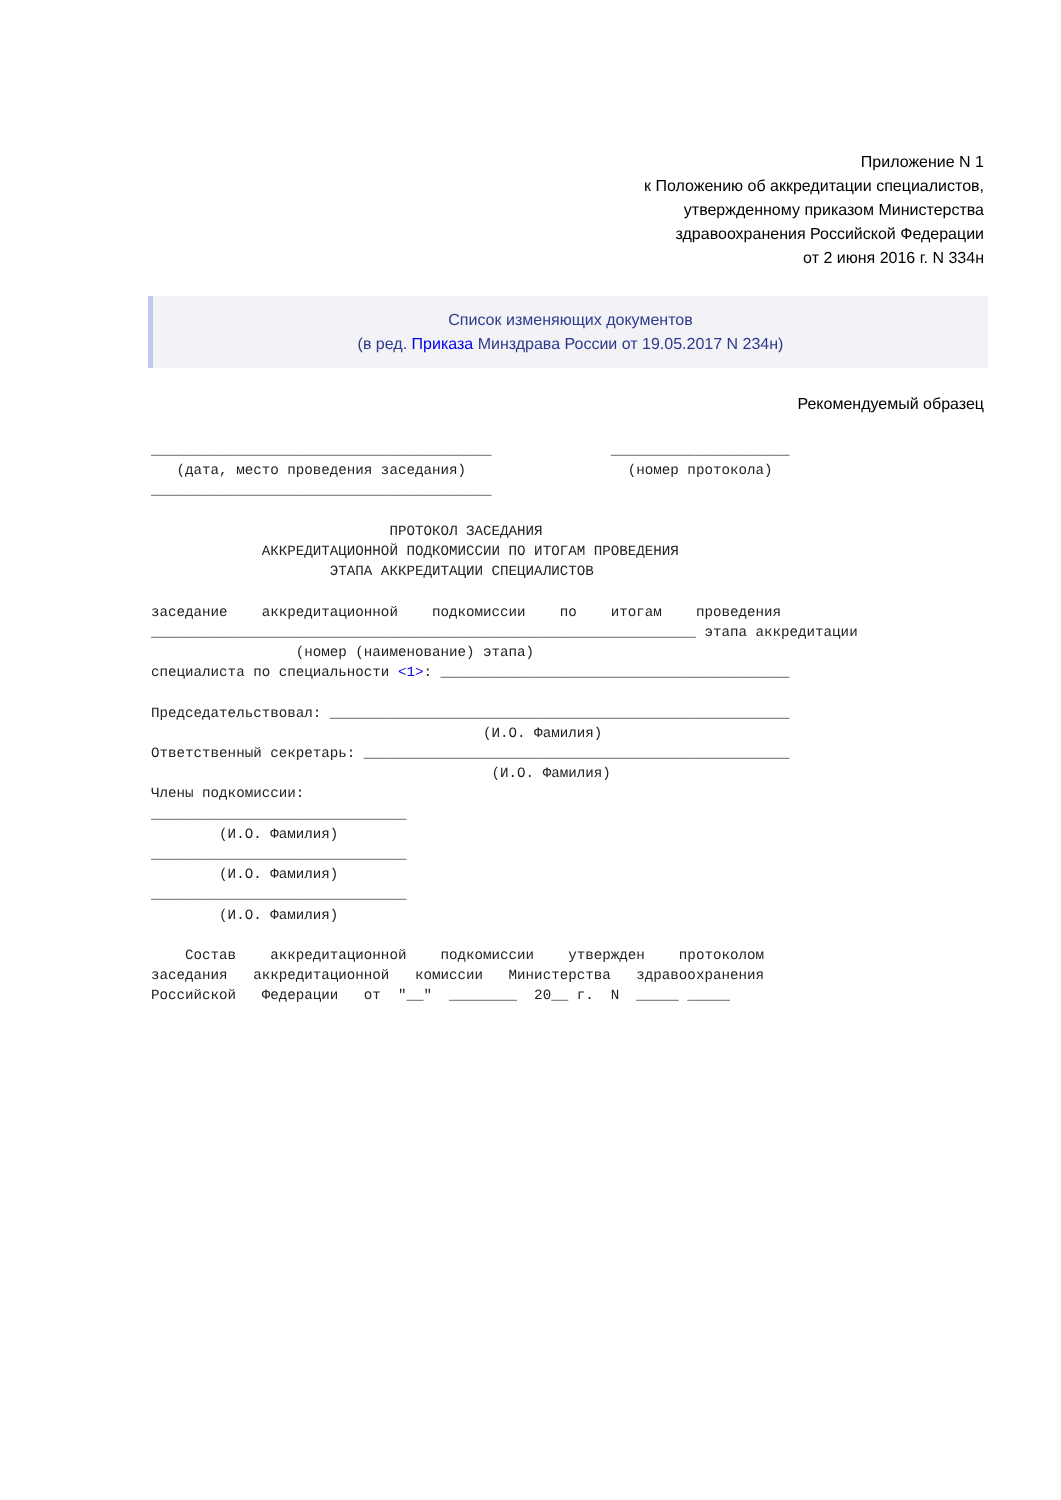Приложение N 1
к Положению об аккредитации специалистов,
утвержденному приказом Министерства
здравоохранения Российской Федерации
от 2 июня 2016 г. N 334н
Список изменяющих документов
(в ред. Приказа Минздрава России от 19.05.2017 N 234н)
Рекомендуемый образец
________________________________________              _____________________
   (дата, место проведения заседания)                   (номер протокола)
________________________________________

                            ПРОТОКОЛ ЗАСЕДАНИЯ
             АККРЕДИТАЦИОННОЙ ПОДКОМИССИИ ПО ИТОГАМ ПРОВЕДЕНИЯ
                     ЭТАПА АККРЕДИТАЦИИ СПЕЦИАЛИСТОВ

заседание    аккредитационной    подкомиссии    по    итогам    проведения
________________________________________________________________ этапа аккредитации
                 (номер (наименование) этапа)
специалиста по специальности <1>: _________________________________________

Председательствовал: ______________________________________________________
                                       (И.О. Фамилия)
Ответственный секретарь: __________________________________________________
                                        (И.О. Фамилия)
Члены подкомиссии:
______________________________
        (И.О. Фамилия)
______________________________
        (И.О. Фамилия)
______________________________
        (И.О. Фамилия)

    Состав    аккредитационной    подкомиссии    утвержден    протоколом
заседания   аккредитационной   комиссии   Министерства   здравоохранения
Российской   Федерации   от  "__"  ________  20__ г.  N  _____ _____